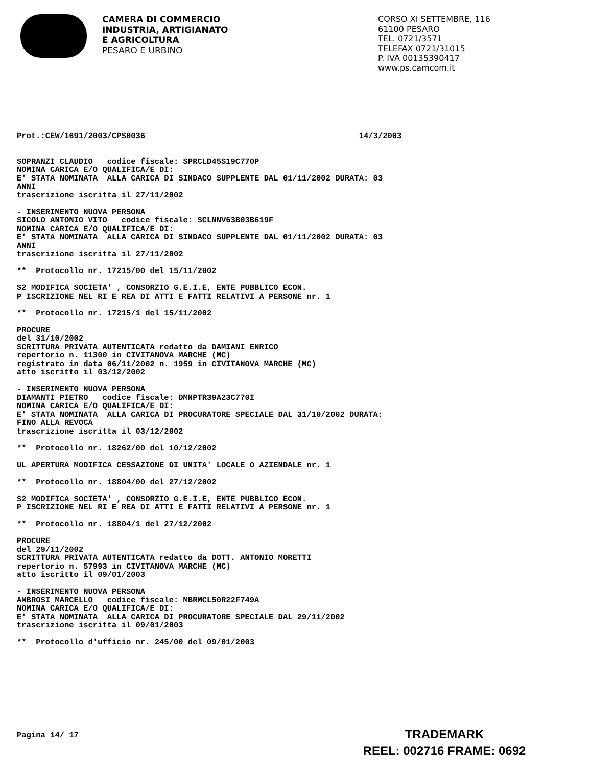CAMERA DI COMMERCIO
INDUSTRIA, ARTIGIANATO
E AGRICOLTURA
PESARO E URBINO
CORSO XI SETTEMBRE, 116
61100 PESARO
TEL. 0721/3571
TELEFAX 0721/31015
P. IVA 00135390417
www.ps.camcom.it
Prot.:CEW/1691/2003/CPS0036                                             14/3/2003


SOPRANZI CLAUDIO   codice fiscale: SPRCLD45S19C770P
NOMINA CARICA E/O QUALIFICA/E DI:
E' STATA NOMINATA  ALLA CARICA DI SINDACO SUPPLENTE DAL 01/11/2002 DURATA: 03
ANNI
trascrizione iscritta il 27/11/2002

- INSERIMENTO NUOVA PERSONA
SICOLO ANTONIO VITO   codice fiscale: SCLNNV63B03B619F
NOMINA CARICA E/O QUALIFICA/E DI:
E' STATA NOMINATA  ALLA CARICA DI SINDACO SUPPLENTE DAL 01/11/2002 DURATA: 03
ANNI
trascrizione iscritta il 27/11/2002

**  Protocollo nr. 17215/00 del 15/11/2002

S2 MODIFICA SOCIETA' , CONSORZIO G.E.I.E, ENTE PUBBLICO ECON.
P ISCRIZIONE NEL RI E REA DI ATTI E FATTI RELATIVI A PERSONE nr. 1

**  Protocollo nr. 17215/1 del 15/11/2002

PROCURE
del 31/10/2002
SCRITTURA PRIVATA AUTENTICATA redatto da DAMIANI ENRICO
repertorio n. 11300 in CIVITANOVA MARCHE (MC)
registrato in data 06/11/2002 n. 1959 in CIVITANOVA MARCHE (MC)
atto iscritto il 03/12/2002

- INSERIMENTO NUOVA PERSONA
DIAMANTI PIETRO   codice fiscale: DMNPTR39A23C770I
NOMINA CARICA E/O QUALIFICA/E DI:
E' STATA NOMINATA  ALLA CARICA DI PROCURATORE SPECIALE DAL 31/10/2002 DURATA:
FINO ALLA REVOCA
trascrizione iscritta il 03/12/2002

**  Protocollo nr. 18262/00 del 10/12/2002

UL APERTURA MODIFICA CESSAZIONE DI UNITA' LOCALE O AZIENDALE nr. 1

**  Protocollo nr. 18804/00 del 27/12/2002

S2 MODIFICA SOCIETA' , CONSORZIO G.E.I.E, ENTE PUBBLICO ECON.
P ISCRIZIONE NEL RI E REA DI ATTI E FATTI RELATIVI A PERSONE nr. 1

**  Protocollo nr. 18804/1 del 27/12/2002

PROCURE
del 29/11/2002
SCRITTURA PRIVATA AUTENTICATA redatto da DOTT. ANTONIO MORETTI
repertorio n. 57993 in CIVITANOVA MARCHE (MC)
atto iscritto il 09/01/2003

- INSERIMENTO NUOVA PERSONA
AMBROSI MARCELLO   codice fiscale: MBRMCL50R22F749A
NOMINA CARICA E/O QUALIFICA/E DI:
E' STATA NOMINATA  ALLA CARICA DI PROCURATORE SPECIALE DAL 29/11/2002
trascrizione iscritta il 09/01/2003

**  Protocollo d'ufficio nr. 245/00 del 09/01/2003










Pagina 14/ 17
TRADEMARK
REEL: 002716 FRAME: 0692